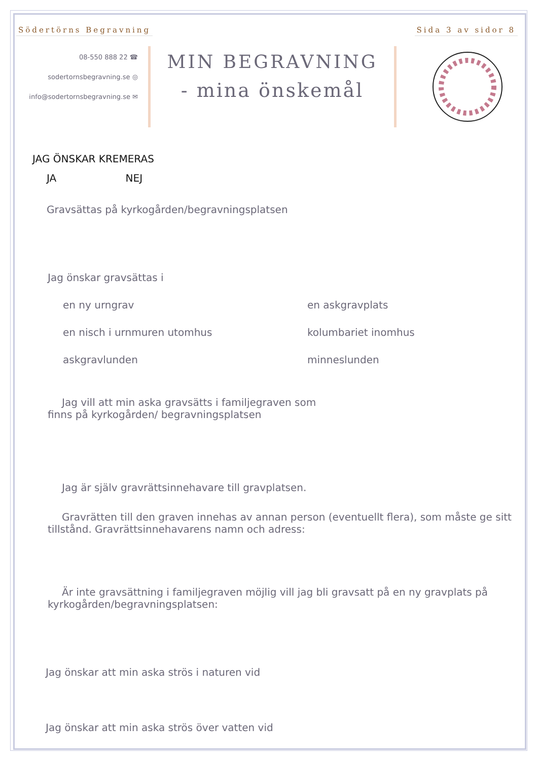Södertörns Begravning Sida 3 av sidor 8
08-550 888 22 ☎
sodertornsbegravning.se ◎
info@sodertornsbegravning.se ✉
MIN BEGRAVNING
- mina önskemål
JAG ÖNSKAR KREMERAS
JA NEJ
Gravsättas på kyrkogården/begravningsplatsen
Jag önskar gravsättas i
en ny urngrav
en askgravplats
en nisch i urnmuren utomhus
kolumbariet inomhus
askgravlunden
minneslunden
Jag vill att min aska gravsätts i familjegraven som
finns på kyrkogården/ begravningsplatsen
Jag är själv gravrättsinnehavare till gravplatsen.
Gravrätten till den graven innehas av annan person (eventuellt flera), som måste ge sitt tillstånd. Gravrättsinnehavarens namn och adress:
Är inte gravsättning i familjegraven möjlig vill jag bli gravsatt på en ny gravplats på kyrkogården/begravningsplatsen:
Jag önskar att min aska strös i naturen vid
Jag önskar att min aska strös över vatten vid